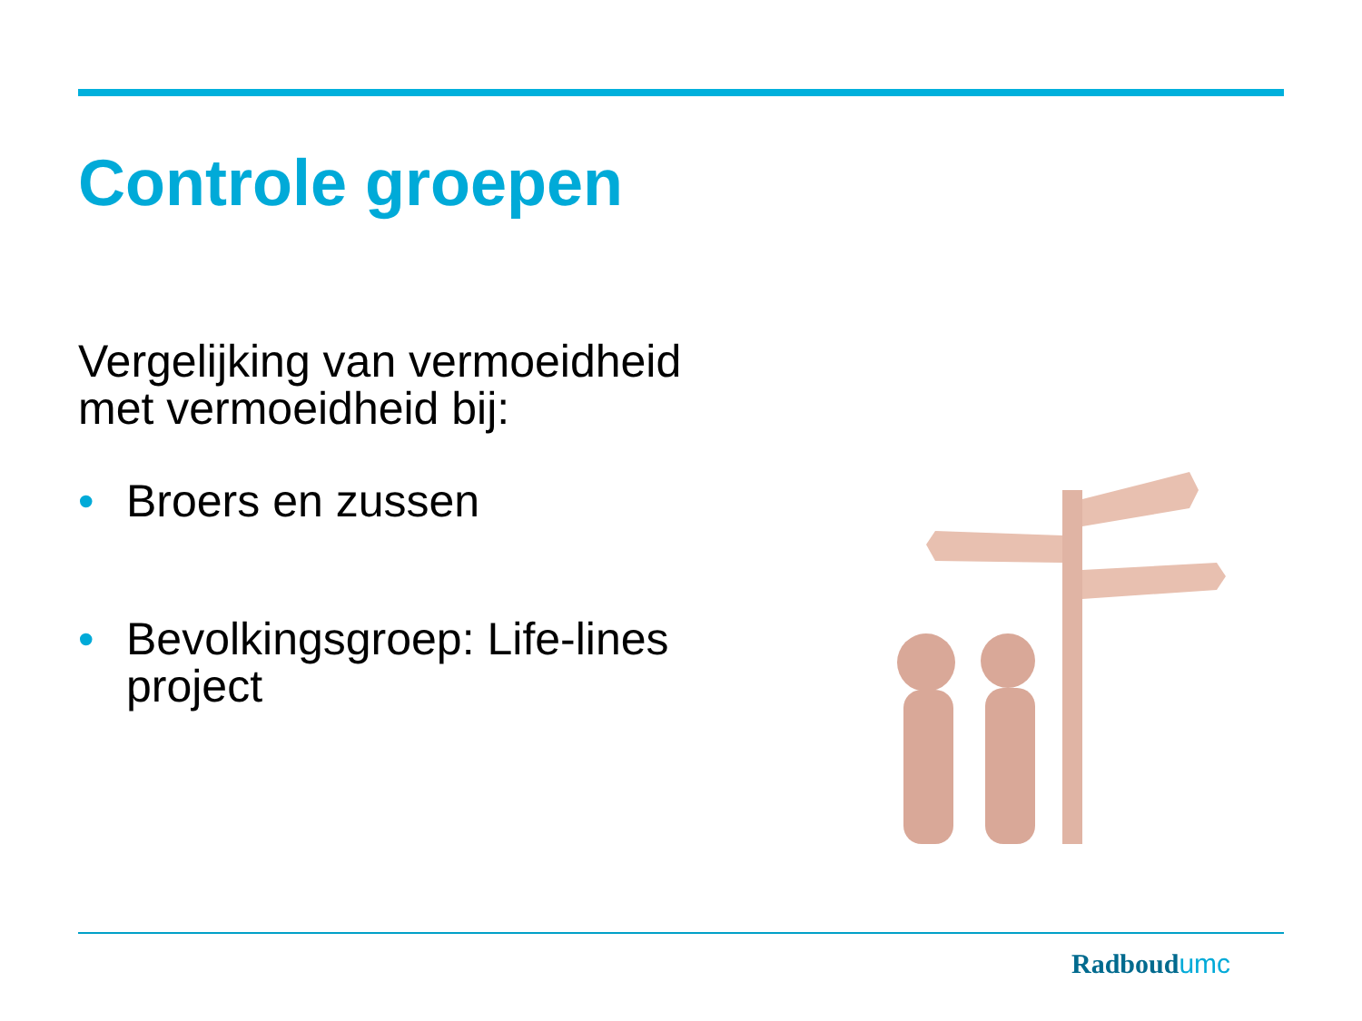Controle groepen
Vergelijking van vermoeidheid met vermoeidheid bij:
• Broers en zussen
• Bevolkingsgroep: Life-lines project
Radboudumc